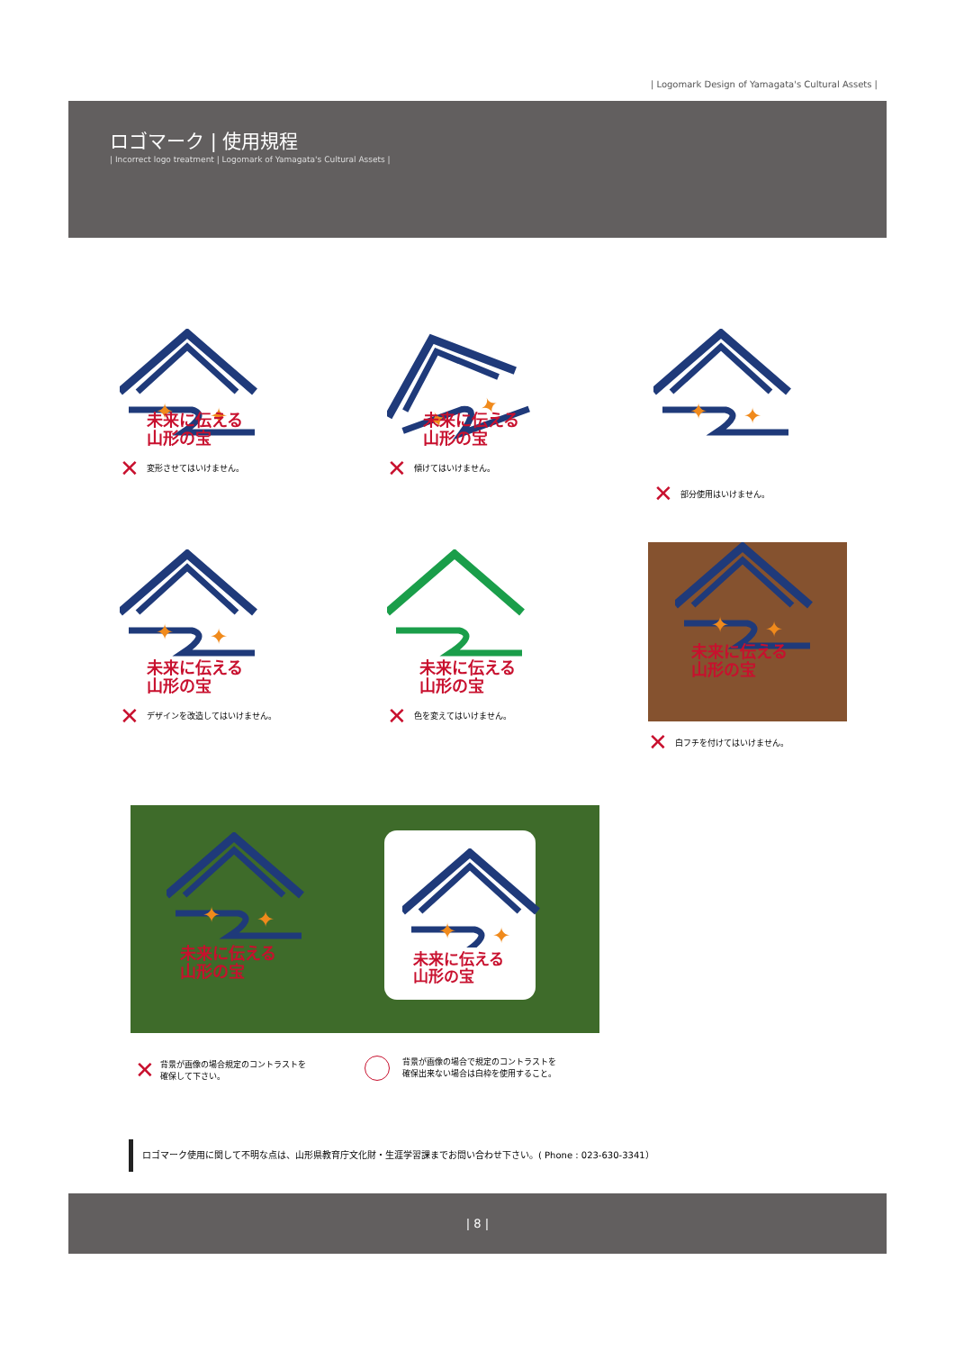| Logomark Design of Yamagata's Cultural Assets |
ロゴマーク | 使用規程
| Incorrect logo treatment | Logomark of Yamagata's Cultural Assets |
✦
✦
未来に伝える
山形の宝
✕ 変形させてはいけません。
未来に伝える
山形の宝
✕ 傾けてはいけません。
✕ 部分使用はいけません。
未来に伝える
山形の宝
✕ デザインを改造してはいけません。
未来に伝える
山形の宝
✕ 色を変えてはいけません。
未来に伝える
山形の宝
✕ 白フチを付けてはいけません。
未来に伝える
山形の宝
未来に伝える
山形の宝
✕ 背景が画像の場合規定のコントラストを
確保して下さい。
背景が画像の場合で規定のコントラストを
確保出来ない場合は白枠を使用すること。
ロゴマーク使用に関して不明な点は、山形県教育庁文化財・生涯学習課までお問い合わせ下さい。( Phone : 023-630-3341）
| 8 |